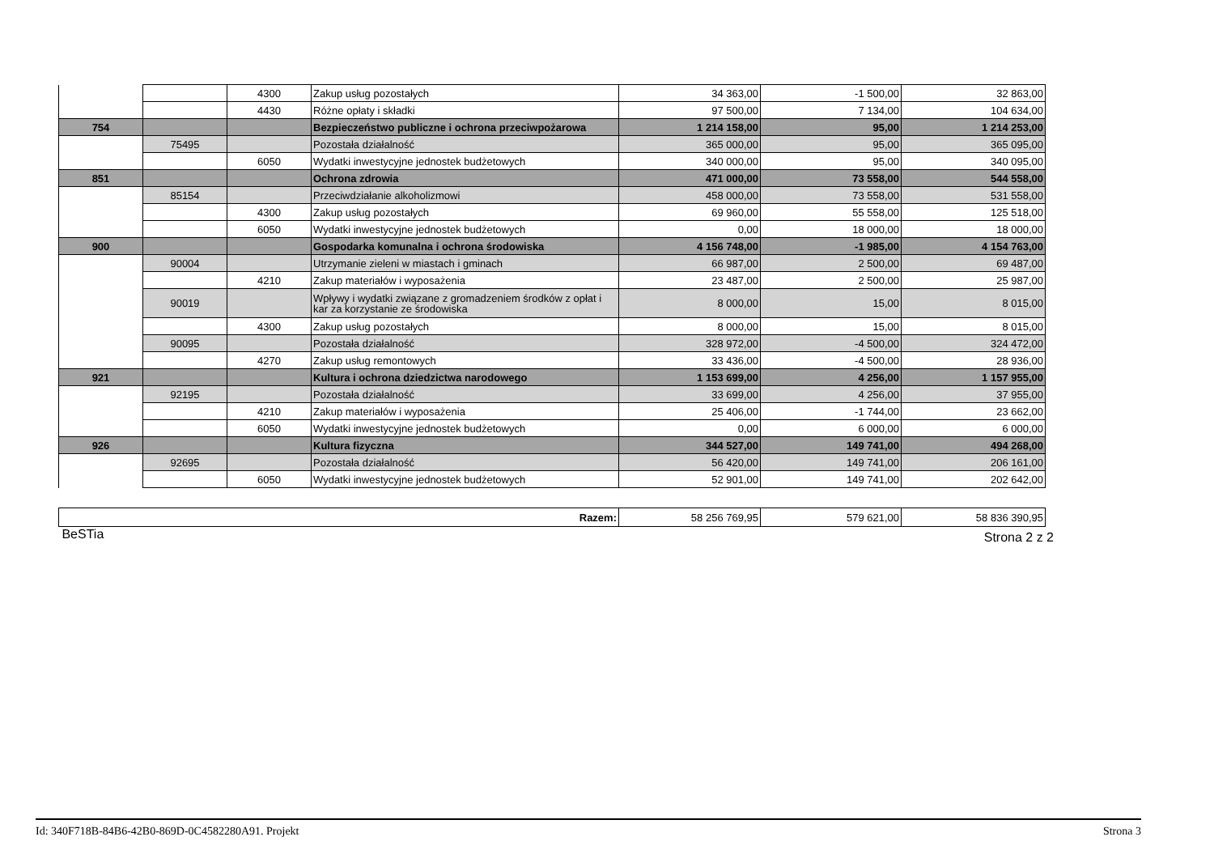| | | 4300 | Zakup usług pozostałych | 34 363,00 | -1 500,00 | 32 863,00 |
| | | 4430 | Różne opłaty i składki | 97 500,00 | 7 134,00 | 104 634,00 |
| 754 | | | Bezpieczeństwo publiczne i ochrona przeciwpożarowa | 1 214 158,00 | 95,00 | 1 214 253,00 |
| | 75495 | | Pozostała działalność | 365 000,00 | 95,00 | 365 095,00 |
| | | 6050 | Wydatki inwestycyjne jednostek budżetowych | 340 000,00 | 95,00 | 340 095,00 |
| 851 | | | Ochrona zdrowia | 471 000,00 | 73 558,00 | 544 558,00 |
| | 85154 | | Przeciwdziałanie alkoholizmowi | 458 000,00 | 73 558,00 | 531 558,00 |
| | | 4300 | Zakup usług pozostałych | 69 960,00 | 55 558,00 | 125 518,00 |
| | | 6050 | Wydatki inwestycyjne jednostek budżetowych | 0,00 | 18 000,00 | 18 000,00 |
| 900 | | | Gospodarka komunalna i ochrona środowiska | 4 156 748,00 | -1 985,00 | 4 154 763,00 |
| | 90004 | | Utrzymanie zieleni w miastach i gminach | 66 987,00 | 2 500,00 | 69 487,00 |
| | | 4210 | Zakup materiałów i wyposażenia | 23 487,00 | 2 500,00 | 25 987,00 |
| | 90019 | | Wpływy i wydatki związane z gromadzeniem środków z opłat i kar za korzystanie ze środowiska | 8 000,00 | 15,00 | 8 015,00 |
| | | 4300 | Zakup usług pozostałych | 8 000,00 | 15,00 | 8 015,00 |
| | 90095 | | Pozostała działalność | 328 972,00 | -4 500,00 | 324 472,00 |
| | | 4270 | Zakup usług remontowych | 33 436,00 | -4 500,00 | 28 936,00 |
| 921 | | | Kultura i ochrona dziedzictwa narodowego | 1 153 699,00 | 4 256,00 | 1 157 955,00 |
| | 92195 | | Pozostała działalność | 33 699,00 | 4 256,00 | 37 955,00 |
| | | 4210 | Zakup materiałów i wyposażenia | 25 406,00 | -1 744,00 | 23 662,00 |
| | | 6050 | Wydatki inwestycyjne jednostek budżetowych | 0,00 | 6 000,00 | 6 000,00 |
| 926 | | | Kultura fizyczna | 344 527,00 | 149 741,00 | 494 268,00 |
| | 92695 | | Pozostała działalność | 56 420,00 | 149 741,00 | 206 161,00 |
| | | 6050 | Wydatki inwestycyjne jednostek budżetowych | 52 901,00 | 149 741,00 | 202 642,00 |
| Razem: | 58 256 769,95 | 579 621,00 | 58 836 390,95 |
BeSTia Strona 2 z 2
Id: 340F718B-84B6-42B0-869D-0C4582280A91. Projekt Strona 3